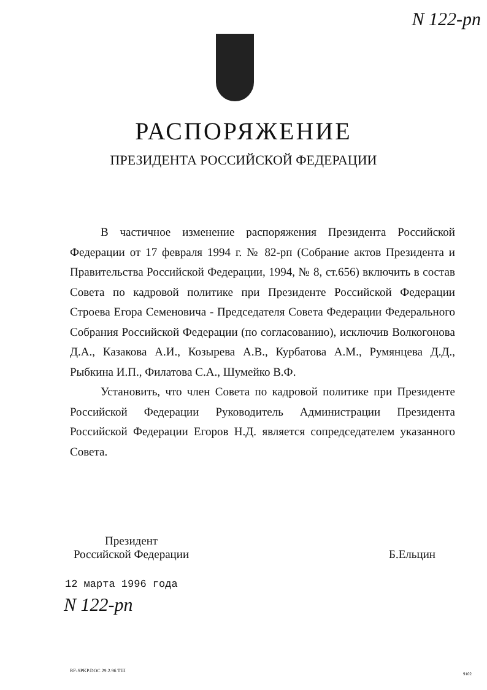N 122-рп
РАСПОРЯЖЕНИЕ
ПРЕЗИДЕНТА РОССИЙСКОЙ ФЕДЕРАЦИИ
В частичное изменение распоряжения Президента Российской Федерации от 17 февраля 1994 г. № 82-рп (Собрание актов Президента и Правительства Российской Федерации, 1994, № 8, ст.656) включить в состав Совета по кадровой политике при Президенте Российской Федерации Строева Егора Семеновича - Председателя Совета Федерации Федерального Собрания Российской Федерации (по согласованию), исключив Волкогонова Д.А., Казакова А.И., Козырева А.В., Курбатова А.М., Румянцева Д.Д., Рыбкина И.П., Филатова С.А., Шумейко В.Ф.
Установить, что член Совета по кадровой политике при Президенте Российской Федерации Руководитель Администрации Президента Российской Федерации Егоров Н.Д. является сопредседателем указанного Совета.
Президент
Российской Федерации
Б.Ельцин
12 марта 1996 года
N 122-рп
RF-SPKP.DOC 29.2.96 ТШ
9102